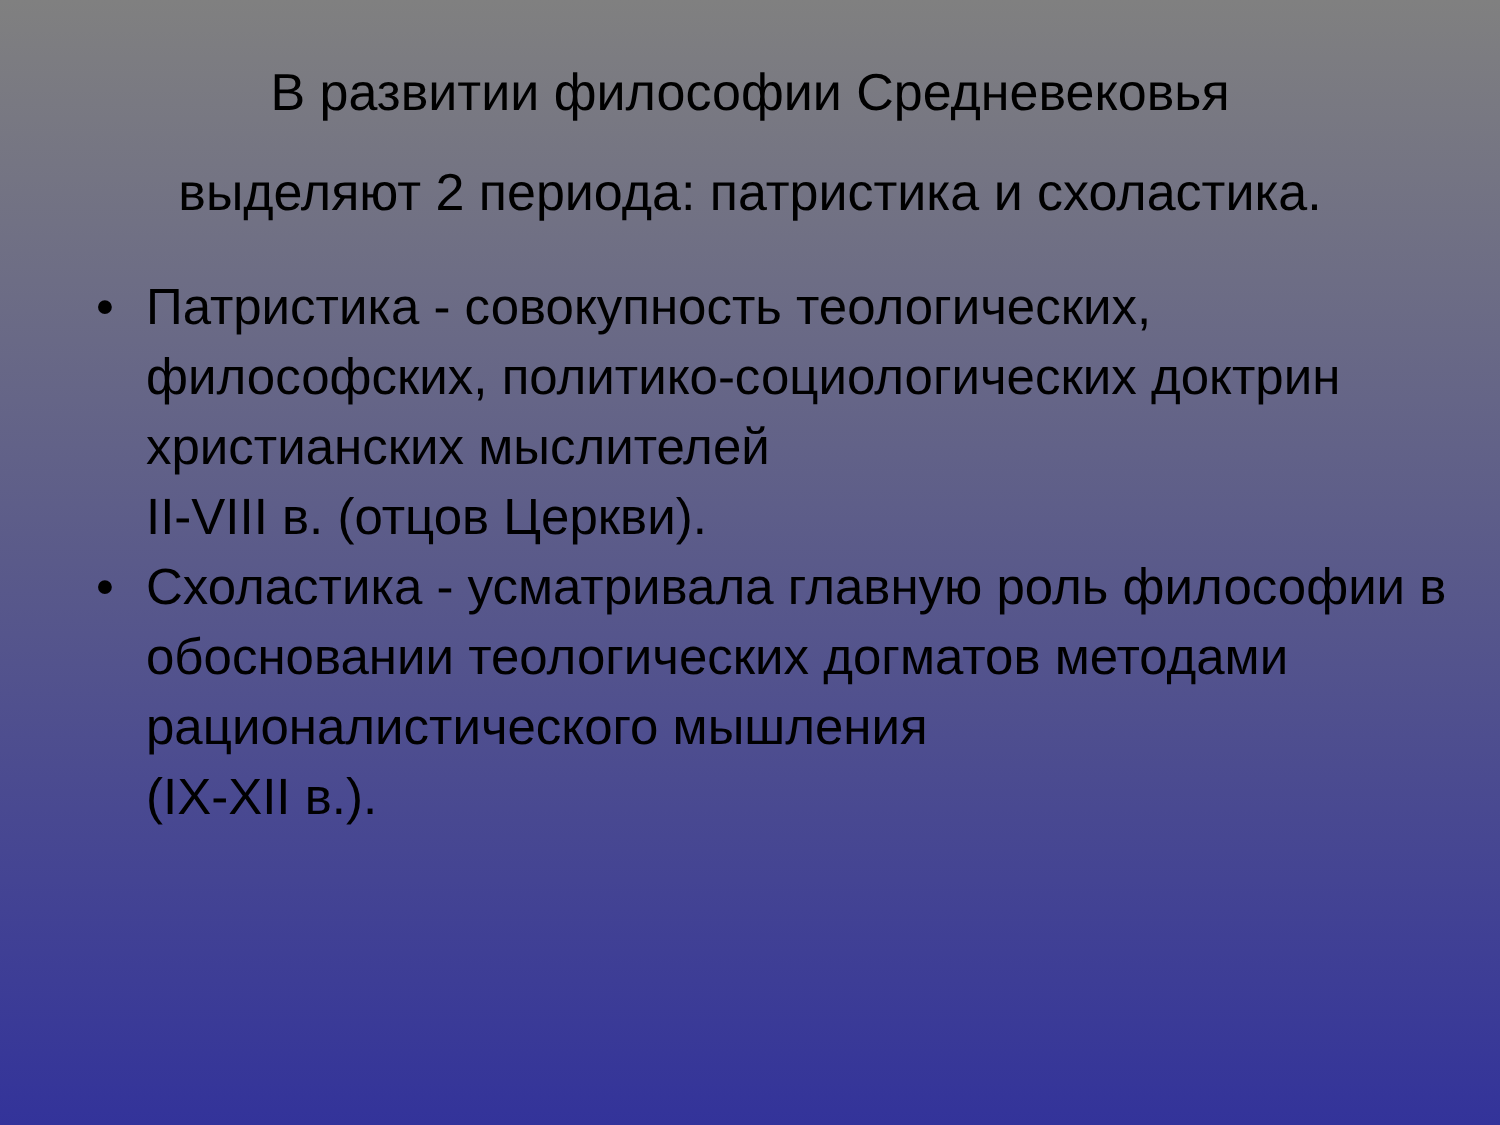В развитии философии Средневековья
выделяют 2 периода: патристика и схоластика.
• Патристика - совокупность теологических, философских, политико-социологических доктрин христианских мыслителей
II-VIII в. (отцов Церкви).
• Схоластика - усматривала главную роль философии в обосновании теологических догматов методами рационалистического мышления
(IX-XII в.).